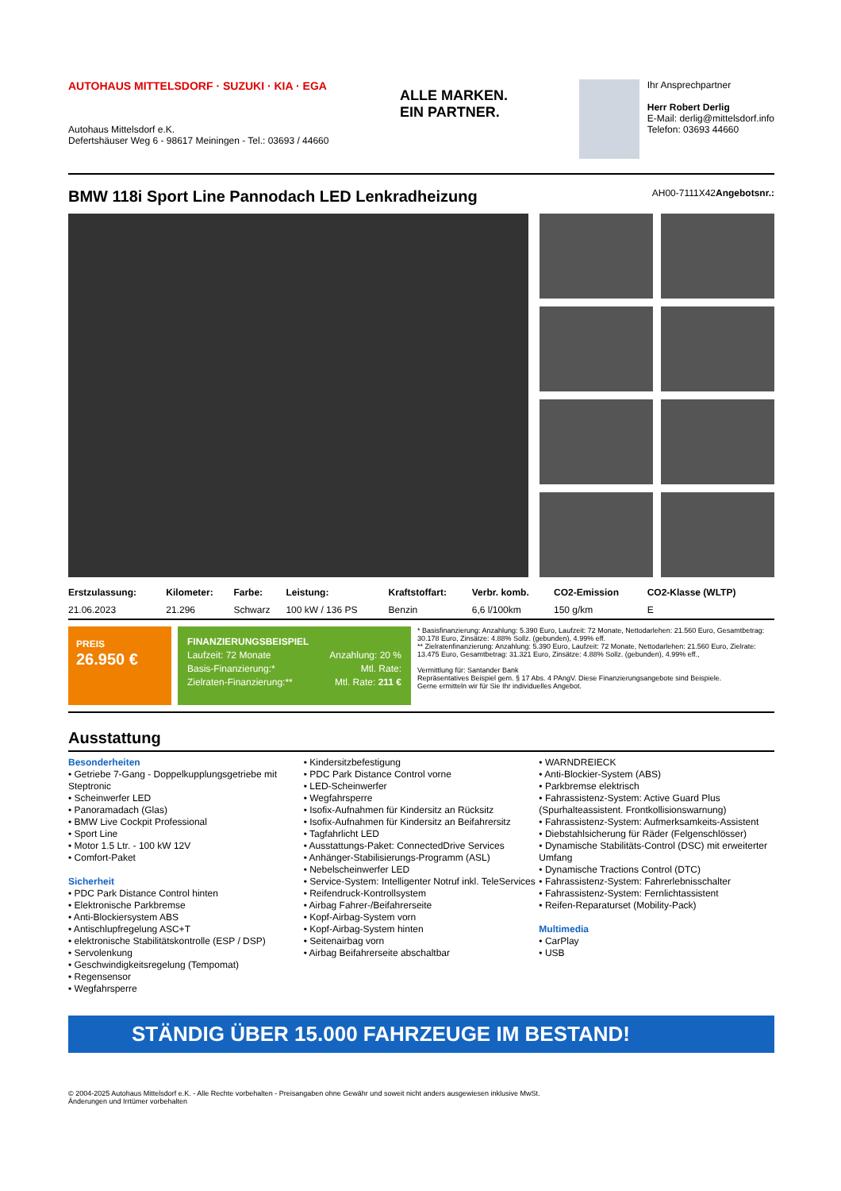AUTOHAUS MITTELSDORF · SUZUKI · KIA · EGA
Autohaus Mittelsdorf e.K.
Defertshäuser Weg 6 - 98617 Meiningen - Tel.: 03693 / 44660
ALLE MARKEN.
EIN PARTNER.
Ihr Ansprechpartner
Herr Robert Derlig
E-Mail: derlig@mittelsdorf.info
Telefon: 03693 44660
BMW 118i Sport Line Pannodach LED Lenkradheizung AH00-7111X42Angebotsnr.:
| Erstzulassung: | Kilometer: | Farbe: | Leistung: | Kraftstoffart: | Verbr. komb. | CO2-Emission | CO2-Klasse (WLTP) |
| --- | --- | --- | --- | --- | --- | --- | --- |
| 21.06.2023 | 21.296 | Schwarz | 100 kW / 136 PS | Benzin | 6,6 l/100km | 150 g/km | E |
PREIS
26.950 €
FINANZIERUNGSBEISPIEL
Laufzeit: 72 Monate Anzahlung: 20 %
Basis-Finanzierung:* Mtl. Rate:
Zielraten-Finanzierung:** Mtl. Rate: 211 €
* Basisfinanzierung: Anzahlung: 5.390 Euro, Laufzeit: 72 Monate, Nettodarlehen: 21.560 Euro, Gesamtbetrag: 30.178 Euro, Zinsätze: 4.88% Sollz. (gebunden), 4.99% eff.
** Zielratenfinanzierung: Anzahlung: 5.390 Euro, Laufzeit: 72 Monate, Nettodarlehen: 21.560 Euro, Zielrate: 13.475 Euro, Gesamtbetrag: 31.321 Euro, Zinsätze: 4.88% Sollz. (gebunden), 4.99% eff.,
Vermittlung für: Santander Bank
Repräsentatives Beispiel gem. § 17 Abs. 4 PAngV. Diese Finanzierungsangebote sind Beispiele.
Gerne ermitteln wir für Sie Ihr individuelles Angebot.
Ausstattung
Besonderheiten
• Getriebe 7-Gang - Doppelkupplungsgetriebe mit Steptronic
• Scheinwerfer LED
• Panoramadach (Glas)
• BMW Live Cockpit Professional
• Sport Line
• Motor 1.5 Ltr. - 100 kW 12V
• Comfort-Paket
Sicherheit
• PDC Park Distance Control hinten
• Elektronische Parkbremse
• Anti-Blockiersystem ABS
• Antischlupfregelung ASC+T
• elektronische Stabilitätskontrolle (ESP / DSP)
• Servolenkung
• Geschwindigkeitsregelung (Tempomat)
• Regensensor
• Wegfahrsperre
• Kindersitzbefestigung
• PDC Park Distance Control vorne
• LED-Scheinwerfer
• Wegfahrsperre
• Isofix-Aufnahmen für Kindersitz an Rücksitz
• Isofix-Aufnahmen für Kindersitz an Beifahrersitz
• Tagfahrlicht LED
• Ausstattungs-Paket: ConnectedDrive Services
• Anhänger-Stabilisierungs-Programm (ASL)
• Nebelscheinwerfer LED
• Service-System: Intelligenter Notruf inkl. TeleServices
• Reifendruck-Kontrollsystem
• Airbag Fahrer-/Beifahrerseite
• Kopf-Airbag-System vorn
• Kopf-Airbag-System hinten
• Seitenairbag vorn
• Airbag Beifahrerseite abschaltbar
• WARNDREIECK
• Anti-Blockier-System (ABS)
• Parkbremse elektrisch
• Fahrassistenz-System: Active Guard Plus (Spurhalteassistent. Frontkollisionswarnung)
• Fahrassistenz-System: Aufmerksamkeits-Assistent
• Diebstahlsicherung für Räder (Felgenschlösser)
• Dynamische Stabilitäts-Control (DSC) mit erweiterter Umfang
• Dynamische Tractions Control (DTC)
• Fahrassistenz-System: Fahrerlebnisschalter
• Fahrassistenz-System: Fernlichtassistent
• Reifen-Reparaturset (Mobility-Pack)
Multimedia
• CarPlay
• USB
STÄNDIG ÜBER 15.000 FAHRZEUGE IM BESTAND!
© 2004-2025 Autohaus Mittelsdorf e.K. - Alle Rechte vorbehalten - Preisangaben ohne Gewähr und soweit nicht anders ausgewiesen inklusive MwSt.
Änderungen und Irrtümer vorbehalten